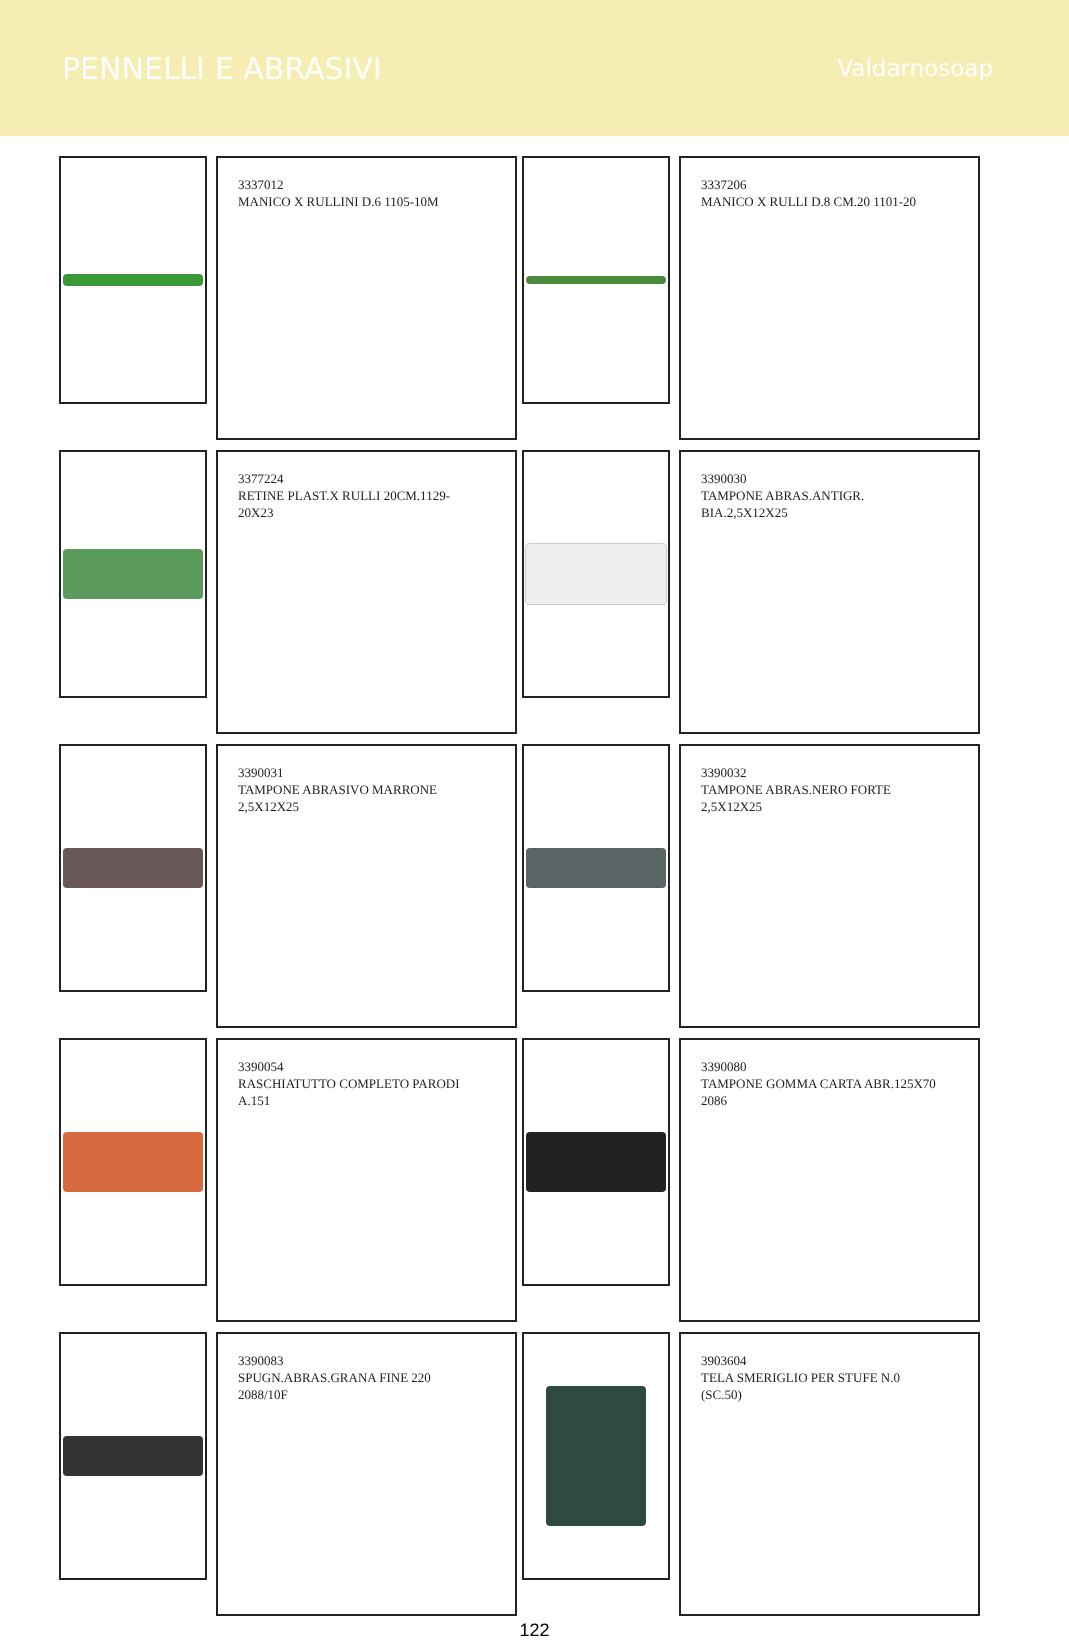PENNELLI E ABRASIVI
Valdarnosoap
3337012
MANICO X RULLINI D.6 1105-10M
3337206
MANICO X RULLI D.8 CM.20 1101-20
3377224
RETINE PLAST.X RULLI 20CM.1129-
20X23
3390030
TAMPONE ABRAS.ANTIGR.
BIA.2,5X12X25
3390031
TAMPONE ABRASIVO MARRONE
2,5X12X25
3390032
TAMPONE ABRAS.NERO FORTE
2,5X12X25
3390054
RASCHIATUTTO COMPLETO PARODI
A.151
3390080
TAMPONE GOMMA CARTA ABR.125X70
2086
3390083
SPUGN.ABRAS.GRANA FINE 220
2088/10F
3903604
TELA SMERIGLIO PER STUFE N.0
(SC.50)
122